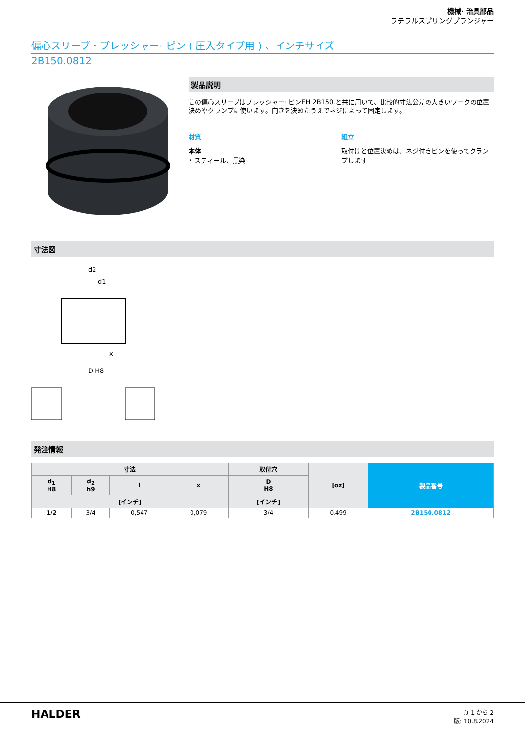機械· 治具部品
ラテラルスプリングプランジャー
偏心スリーブ・プレッシャー· ピン ( 圧入タイプ用 ) 、インチサイズ
2B150.0812
製品説明
この偏心スリーブはプレッシャー· ピンEH 2B150.と共に用いて、比較的寸法公差の大きいワークの位置決めやクランプに使います。向きを決めたうえでネジによって固定します。
材質
本体
• スティール、黒染
組立
取付けと位置決めは、ネジ付きピンを使ってクランプします
寸法図
d2
d1
x
D H8
発注情報
| 寸法 | | | | 取付穴 | [oz] | 製品番号 |
| --- | --- | --- | --- | --- | --- | --- |
| d<sub>1</sub> H8 | d<sub>2</sub> h9 | l | x | D H8 | | |
| [インチ] | | | | [インチ] | | |
| 1/2 | 3/4 | 0,547 | 0,079 | 3/4 | 0,499 | 2B150.0812 |
HALDER
頁 1 から 2
版: 10.8.2024